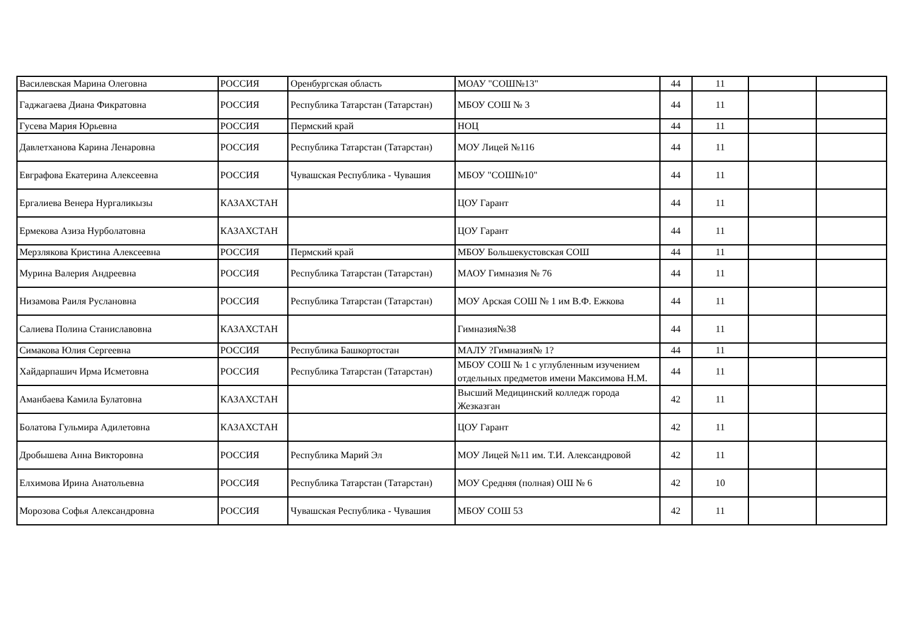| Василевская Марина Олеговна | РОССИЯ | Оренбургская область | МОАУ "СОШ№13" | 44 | 11 | | |
| Гаджагаева Диана Фикратовна | РОССИЯ | Республика Татарстан (Татарстан) | МБОУ СОШ № 3 | 44 | 11 | | |
| Гусева Мария Юрьевна | РОССИЯ | Пермский край | НОЦ | 44 | 11 | | |
| Давлетханова Карина Ленаровна | РОССИЯ | Республика Татарстан (Татарстан) | МОУ Лицей №116 | 44 | 11 | | |
| Евграфова Екатерина Алексеевна | РОССИЯ | Чувашская Республика - Чувашия | МБОУ "СОШ№10" | 44 | 11 | | |
| Ергалиева Венера Нургаликызы | КАЗАХСТАН | | ЦОУ Гарант | 44 | 11 | | |
| Ермекова Азиза Нурболатовна | КАЗАХСТАН | | ЦОУ Гарант | 44 | 11 | | |
| Мерзлякова Кристина Алексеевна | РОССИЯ | Пермский край | МБОУ Большекустовская СОШ | 44 | 11 | | |
| Мурина Валерия Андреевна | РОССИЯ | Республика Татарстан (Татарстан) | МАОУ Гимназия № 76 | 44 | 11 | | |
| Низамова Раиля Руслановна | РОССИЯ | Республика Татарстан (Татарстан) | МОУ Арская СОШ № 1 им В.Ф. Ежкова | 44 | 11 | | |
| Салиева Полина Станиславовна | КАЗАХСТАН | | Гимназия№38 | 44 | 11 | | |
| Симакова Юлия Сергеевна | РОССИЯ | Республика Башкортостан | МАЛУ ?Гимназия№ 1? | 44 | 11 | | |
| Хайдарпашич Ирма Исметовна | РОССИЯ | Республика Татарстан (Татарстан) | МБОУ СОШ № 1 с углубленным изучением отдельных предметов имени Максимова Н.М. | 44 | 11 | | |
| Аманбаева Камила Булатовна | КАЗАХСТАН | | Высший Медицинский колледж города Жезказган | 42 | 11 | | |
| Болатова Гульмира Адилетовна | КАЗАХСТАН | | ЦОУ Гарант | 42 | 11 | | |
| Дробышева Анна Викторовна | РОССИЯ | Республика Марий Эл | МОУ Лицей №11 им. Т.И. Александровой | 42 | 11 | | |
| Елхимова Ирина Анатольевна | РОССИЯ | Республика Татарстан (Татарстан) | МОУ Средняя (полная) ОШ № 6 | 42 | 10 | | |
| Морозова Софья Александровна | РОССИЯ | Чувашская Республика - Чувашия | МБОУ СОШ 53 | 42 | 11 | | |